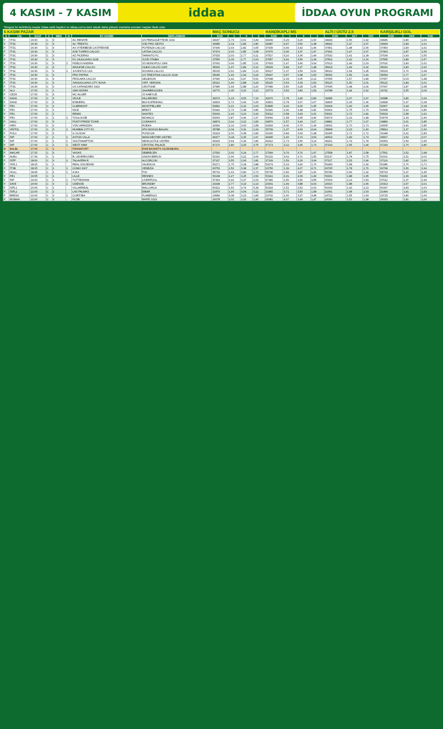4 KASIM - 7 KASIM
iddaa
İDDAA OYUN PROGRAMI
Simgesi ile belirtilmiş maçlar iddaa sabit bayileri ve iddaa.com'a özel olarak daha yüksek oranlarla sunulan maçları ifade eder.
| 6 KASIM PAZAR | | | | | | | | MAÇ SONUCU | | | | HANDİKAPLI MS | | | | ALTI / ÜSTÜ 2,5 | | | KARŞILIKLI GOL | | |
| --- | --- | --- | --- | --- | --- | --- | --- | --- | --- | --- | --- | --- | --- | --- | --- | --- | --- | --- | --- | --- | --- |
| S | LİG | SAAT | C | MBS | H | EV SAHİBİ | DEPLASMAN | KOD | 1 | 0 | 2 | KOD | 1 | 0 | 2 | KOD | ALT | ÜST | KOD | VAR | YOK |
| F | İTSC | 16:30 | C | 3 | | AC RENATE | US PERGOLETTESE 1932 | 34937 | 1,79 | 3,01 | 3,49 | 34939 | 3,29 | 3,29 | 1,60 | 34944 | 1,56 | 1,92 | 34946 | 1,80 | 1,64 |
| F | İTSC | 16:30 | C | 3 | | AC TRENTO | SSD PRO SESTO | 34985 | 2,14 | 2,84 | 2,80 | 34987 | 4,47 | 3,50 | 1,38 | 34992 | 1,47 | 2,07 | 34994 | 1,84 | 1,61 |
| F | İTSC | 16:30 | C | 3 | | AS VITERBESE CASTRENSE | POTENZA CALCIO | 37436 | 2,03 | 2,82 | 3,05 | 37439 | 3,99 | 3,42 | 1,46 | 37451 | 1,48 | 2,04 | 37453 | 1,83 | 1,62 |
| F | İTSC | 16:30 | C | 3 | | ASD TURRIS CALCIO | LATINA CALCIO | 37474 | 2,00 | 2,85 | 3,08 | 37476 | 3,96 | 3,37 | 1,47 | 37491 | 1,47 | 2,07 | 37493 | 1,87 | 1,59 |
| F | İTSC | 16:30 | C | 3 | | AZ PICERNO | TARANTO FC | 37525 | 2,03 | 2,77 | 3,11 | 37527 | 4,10 | 3,36 | 1,44 | 37532 | 1,41 | 2,18 | 37534 | 1,93 | 1,55 |
| F | İTSC | 16:30 | C | 3 | | FC GIUGLIANO 1928 | JUVE STABIA | 37555 | 2,30 | 2,77 | 2,63 | 37557 | 4,91 | 3,56 | 1,34 | 37562 | 1,42 | 2,16 | 37565 | 1,89 | 1,57 |
| F | İTSC | 16:30 | C | 3 | 1 | FIDELIS ANDRIA | SS MONOPOLI 1966 | 37600 | 3,06 | 2,85 | 2,01 | 37603 | 1,47 | 3,40 | 3,94 | 37613 | 1,49 | 2,03 | 37616 | 1,83 | 1,62 |
| F | İTSC | 16:30 | C | 3 | | IMOLESE CALCIO | OLBIA CALCIO 1905 | 35906 | 1,97 | 2,89 | 3,10 | 35909 | 3,84 | 3,37 | 1,48 | 35914 | 1,49 | 2,02 | 35916 | 1,83 | 1,62 |
| F | İTSC | 16:30 | C | 3 | 1 | JUVENTUS U23 | NOVARA CALCIO | 35015 | 2,62 | 2,89 | 2,23 | 35017 | 1,37 | 3,59 | 4,52 | 35022 | 1,54 | 1,95 | 35024 | 1,76 | 1,68 |
| F | İTSC | 16:30 | C | 3 | | PRO PATRIA | US TRIESTINA CALCIO 1918 | 35045 | 1,90 | 2,93 | 3,24 | 35047 | 3,57 | 3,38 | 1,53 | 35052 | 1,56 | 1,91 | 35054 | 1,77 | 1,67 |
| F | İTSC | 16:30 | C | 3 | | PESCARA CALCIO | GELBISON | 37646 | 1,42 | 3,47 | 5,51 | 37648 | 2,33 | 3,05 | 2,12 | 37655 | 1,57 | 1,89 | 37657 | 2,03 | 1,48 |
| F | İTSC | 16:30 | C | 3 | | SANGIULIANO CITY NOVA | VIRT. VERONA | 35113 | 1,90 | 2,88 | 3,29 | 35115 | 3,63 | 3,33 | 1,53 | 35120 | 1,50 | 2,01 | 35122 | 1,84 | 1,61 |
| F | İTSC | 16:30 | C | 3 | | US CATANZARO 1929 | CROTONE | 37686 | 1,94 | 2,88 | 3,20 | 37689 | 3,56 | 3,28 | 1,55 | 37695 | 1,48 | 2,04 | 37697 | 1,87 | 1,58 |
| F | AL3 | 17:00 | C | 1 | | 1860 MÜNİH | SAARBRUCKEN | 19776 | 1,95 | 3,20 | 3,12 | 19779 | 3,52 | 3,80 | 1,59 | 19788 | 1,94 | 1,62 | 19791 | 1,55 | 2,04 |
| F | CEZA | 17:00 | C | 3 | | MC ALGER | JS KABYLIE | | | | | | | | | | | | | | |
| F | DAN1 | 17:00 | C | 3 | | VEJLE | HILLEROED | 32673 | 1,23 | 4,53 | 7,10 | 32676 | 1,78 | 3,40 | 2,83 | 32685 | 2,07 | 1,47 | 32688 | 1,80 | 1,64 |
| F | DAN2 | 17:00 | C | 3 | | ESBJERG | B93 KOPENHAG | 32819 | 1,72 | 3,49 | 3,25 | 32821 | 2,78 | 3,67 | 1,67 | 32825 | 2,33 | 1,36 | 32828 | 1,37 | 2,28 |
| F | FR1 | 17:00 | C | 1 | | CLERMONT | MONTPELLIER | 52892 | 2,21 | 3,22 | 2,63 | 52895 | 4,20 | 4,00 | 1,45 | 52904 | 1,90 | 1,65 | 52907 | 1,44 | 2,18 |
| F | FR1 | 17:00 | C | 1 | | NICE | BREST | 52942 | 1,70 | 3,38 | 3,86 | 52946 | 2,96 | 3,48 | 1,81 | 52962 | 1,75 | 1,79 | 52968 | 1,62 | 1,86 |
| F | FR1 | 17:00 | C | 1 | | REIMS | NANTES | 53009 | 1,93 | 3,20 | 3,19 | 53012 | 3,58 | 3,64 | 1,61 | 53021 | 1,72 | 1,81 | 53024 | 1,58 | 1,91 |
| F | FR1 | 17:00 | C | 1 | 1 | TOULOUSE | MONACO | 53063 | 2,87 | 3,46 | 1,97 | 53066 | 1,58 | 3,95 | 3,46 | 53074 | 2,19 | 1,48 | 53078 | 1,34 | 2,46 |
| F | GALL | 17:00 | C | 3 | | PONTYPRIDD TOWN | CONNAH'S | 34874 | 3,14 | 3,22 | 1,83 | 34876 | 1,57 | 3,44 | 3,27 | 34881 | 1,77 | 1,67 | 34883 | 1,61 | 1,85 |
| F | HIRV | 17:00 | C | 3 | | VSN VARAZDIN | RIJEKA | 32990 | 2,19 | 3,00 | 2,58 | 32993 | 4,36 | 3,79 | 1,39 | 33002 | 1,70 | 1,73 | 33005 | 1,60 | 1,85 |
| F | HİNTSL | 17:00 | C | 3 | 1 | MUMBAI CITY FC | ATK MOHUN BAGAN | 35788 | 2,34 | 3,31 | 2,24 | 35799 | 1,37 | 4,00 | 4,04 | 35808 | 2,23 | 1,40 | 35814 | 1,37 | 2,30 |
| F | POL1 | 17:00 | C | 3 | | G OLSOW | PUSZCZA | 31923 | 2,00 | 3,08 | 2,83 | 31926 | 3,84 | 3,64 | 1,48 | 31945 | 1,71 | 1,72 | 31948 | 1,62 | 1,83 |
| F | İNP | 17:00 | C | 1 | 1 | ASTON VILLA | MANCHESTER UNITED | 46477 | 3,18 | 3,25 | 1,97 | 46495 | 1,60 | 3,74 | 3,53 | 46504 | 1,83 | 1,73 | 46507 | 1,52 | 2,07 |
| F | İNP | 17:00 | C | 1 | 1 | SOUTHAMPTON | NEWCASTLE UNITED | 46909 | 3,64 | 3,34 | 1,80 | 46912 | 1,73 | 3,56 | 3,14 | 46921 | 1,79 | 1,78 | 46953 | 1,59 | 1,95 |
| F | İNP | 17:00 | C | 1 | 1 | WEST HAM | CRYSTAL PALACE | 47170 | 1,80 | 3,25 | 3,75 | 47173 | 3,22 | 3,46 | 1,73 | 47193 | 1,65 | 1,94 | 47243 | 1,70 | 1,80 |
| B | BALBL | 17:00 | C | 1 | | FRANKFURT | EWE BASKETS OLDENBURG | | | | | | | | | | | | | | |
| F | MACAR | 17:15 | C | 3 | | VASAS | DEBRECEN | 27530 | 2,02 | 3,14 | 2,77 | 27549 | 3,76 | 3,76 | 1,47 | 27558 | 1,87 | 1,58 | 27561 | 1,52 | 1,98 |
| F | ALBU | 17:30 | C | 1 | | B. LEVERKUSEN | UNION BERLIN | 52119 | 1,96 | 3,22 | 3,09 | 52122 | 3,62 | 3,71 | 1,59 | 52137 | 1,78 | 1,75 | 52161 | 1,51 | 2,02 |
| F | İSPP | 18:00 | C | 3 | 1 | TALAVERA R | ALCORCON | 37107 | 3,55 | 2,93 | 1,81 | 37109 | 1,59 | 3,29 | 3,34 | 37117 | 1,53 | 1,96 | 37119 | 1,82 | 1,63 |
| F | İSPL1 | 18:15 | C | 1 | | REAL SOCIEDAD | VALENCIA | 50271 | 1,75 | 3,18 | 3,88 | 50274 | 3,19 | 3,40 | 1,76 | 50283 | 1,58 | 1,99 | 50286 | 1,76 | 1,71 |
| F | İTSB | 18:15 | C | 2 | 1 | COMO 1907 | VENEZIA | 60753 | 2,52 | 3,08 | 2,37 | 60756 | 1,39 | 4,07 | 4,71 | 60765 | 1,78 | 1,76 | 60768 | 1,56 | 1,94 |
| F | HOLL | 18:45 | C | 2 | 1 | AJAX | PSV | 55733 | 1,63 | 3,80 | 3,73 | 55736 | 2,56 | 3,87 | 1,90 | 55789 | 2,66 | 1,32 | 55793 | 1,37 | 2,45 |
| F | FR1 | 19:05 | C | 1 | | LILLE | RENNES | 53138 | 2,27 | 3,25 | 2,52 | 53141 | 4,31 | 4,09 | 1,43 | 53151 | 1,88 | 1,65 | 53154 | 1,39 | 2,28 |
| F | İNP | 19:30 | C | 1 | 1 | TOTTENHAM | LIVERPOOL | 47343 | 2,92 | 3,37 | 2,03 | 47346 | 1,56 | 3,96 | 3,55 | 47609 | 2,13 | 1,53 | 47612 | 1,37 | 2,44 |
| F | DANİ | 20:00 | C | 3 | 1 | ODENSE | BRONDBY | 20298 | 2,77 | 3,19 | 2,13 | 20301 | 1,49 | 3,88 | 4,03 | 20310 | 1,88 | 1,66 | 20313 | 1,57 | 2,01 |
| F | İSPL1 | 20:30 | C | 1 | | VILLARREAL | MALLORCA | 50321 | 1,50 | 3,74 | 5,28 | 50324 | 2,51 | 3,53 | 2,03 | 50333 | 1,43 | 2,23 | 50337 | 1,83 | 1,63 |
| F | İSPL2 | 21:00 | C | 2 | | LAS PALMAS | EIBAR | 21479 | 1,90 | 3,04 | 3,12 | 21482 | 3,71 | 3,50 | 1,58 | 21491 | 1,48 | 2,03 | 21494 | 1,91 | 1,53 |
| F | BRESA | 22:00 | C | 3 | 1 | CORITIBA | FLAMENGO | 23684 | 3,38 | 3,23 | 1,83 | 23702 | 1,60 | 3,37 | 3,48 | 23712 | 1,55 | 1,93 | 23715 | 1,80 | 1,64 |
| F | ROMAN | 22:00 | C | 3 | | FCSB | RAPID 1923 | 26078 | 2,02 | 2,92 | 2,96 | 26081 | 4,07 | 3,49 | 1,47 | 26090 | 1,51 | 1,98 | 26093 | 1,81 | 1,64 |